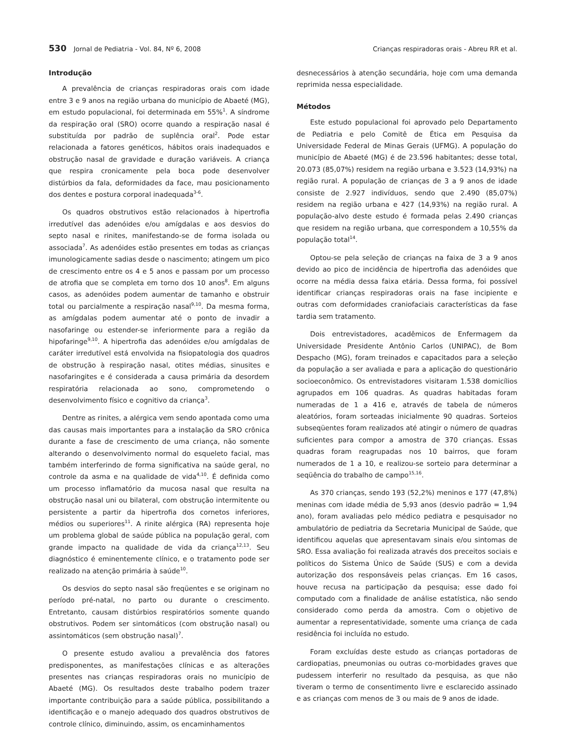530 Jornal de Pediatria - Vol. 84, Nº 6, 2008 Crianças respiradoras orais - Abreu RR et al.
Introdução
A prevalência de crianças respiradoras orais com idade entre 3 e 9 anos na região urbana do município de Abaeté (MG), em estudo populacional, foi determinada em 55%<sup>1</sup>. A síndrome da respiração oral (SRO) ocorre quando a respiração nasal é substituída por padrão de suplência oral<sup>2</sup>. Pode estar relacionada a fatores genéticos, hábitos orais inadequados e obstrução nasal de gravidade e duração variáveis. A criança que respira cronicamente pela boca pode desenvolver distúrbios da fala, deformidades da face, mau posicionamento dos dentes e postura corporal inadequada<sup>3-6</sup>.
Os quadros obstrutivos estão relacionados à hipertrofia irredutível das adenóides e/ou amígdalas e aos desvios do septo nasal e rinites, manifestando-se de forma isolada ou associada<sup>7</sup>. As adenóides estão presentes em todas as crianças imunologicamente sadias desde o nascimento; atingem um pico de crescimento entre os 4 e 5 anos e passam por um processo de atrofia que se completa em torno dos 10 anos<sup>8</sup>. Em alguns casos, as adenóides podem aumentar de tamanho e obstruir total ou parcialmente a respiração nasal<sup>9,10</sup>. Da mesma forma, as amígdalas podem aumentar até o ponto de invadir a nasofaringe ou estender-se inferiormente para a região da hipofaringe<sup>9,10</sup>. A hipertrofia das adenóides e/ou amígdalas de caráter irredutível está envolvida na fisiopatologia dos quadros de obstrução à respiração nasal, otites médias, sinusites e nasofaringites e é considerada a causa primária da desordem respiratória relacionada ao sono, comprometendo o desenvolvimento físico e cognitivo da criança<sup>3</sup>.
Dentre as rinites, a alérgica vem sendo apontada como uma das causas mais importantes para a instalação da SRO crônica durante a fase de crescimento de uma criança, não somente alterando o desenvolvimento normal do esqueleto facial, mas também interferindo de forma significativa na saúde geral, no controle da asma e na qualidade de vida<sup>4,10</sup>. É definida como um processo inflamatório da mucosa nasal que resulta na obstrução nasal uni ou bilateral, com obstrução intermitente ou persistente a partir da hipertrofia dos cornetos inferiores, médios ou superiores<sup>11</sup>. A rinite alérgica (RA) representa hoje um problema global de saúde pública na população geral, com grande impacto na qualidade de vida da criança<sup>12,13</sup>. Seu diagnóstico é eminentemente clínico, e o tratamento pode ser realizado na atenção primária à saúde<sup>10</sup>.
Os desvios do septo nasal são freqüentes e se originam no período pré-natal, no parto ou durante o crescimento. Entretanto, causam distúrbios respiratórios somente quando obstrutivos. Podem ser sintomáticos (com obstrução nasal) ou assintomáticos (sem obstrução nasal)<sup>7</sup>.
O presente estudo avaliou a prevalência dos fatores predisponentes, as manifestações clínicas e as alterações presentes nas crianças respiradoras orais no município de Abaeté (MG). Os resultados deste trabalho podem trazer importante contribuição para a saúde pública, possibilitando a identificação e o manejo adequado dos quadros obstrutivos de controle clínico, diminuindo, assim, os encaminhamentos
desnecessários à atenção secundária, hoje com uma demanda reprimida nessa especialidade.
Métodos
Este estudo populacional foi aprovado pelo Departamento de Pediatria e pelo Comitê de Ética em Pesquisa da Universidade Federal de Minas Gerais (UFMG). A população do município de Abaeté (MG) é de 23.596 habitantes; desse total, 20.073 (85,07%) residem na região urbana e 3.523 (14,93%) na região rural. A população de crianças de 3 a 9 anos de idade consiste de 2.927 indivíduos, sendo que 2.490 (85,07%) residem na região urbana e 427 (14,93%) na região rural. A população-alvo deste estudo é formada pelas 2.490 crianças que residem na região urbana, que correspondem a 10,55% da população total<sup>14</sup>.
Optou-se pela seleção de crianças na faixa de 3 a 9 anos devido ao pico de incidência de hipertrofia das adenóides que ocorre na média dessa faixa etária. Dessa forma, foi possível identificar crianças respiradoras orais na fase incipiente e outras com deformidades craniofaciais características da fase tardia sem tratamento.
Dois entrevistadores, acadêmicos de Enfermagem da Universidade Presidente Antônio Carlos (UNIPAC), de Bom Despacho (MG), foram treinados e capacitados para a seleção da população a ser avaliada e para a aplicação do questionário socioeconômico. Os entrevistadores visitaram 1.538 domicílios agrupados em 106 quadras. As quadras habitadas foram numeradas de 1 a 416 e, através de tabela de números aleatórios, foram sorteadas inicialmente 90 quadras. Sorteios subseqüentes foram realizados até atingir o número de quadras suficientes para compor a amostra de 370 crianças. Essas quadras foram reagrupadas nos 10 bairros, que foram numerados de 1 a 10, e realizou-se sorteio para determinar a seqüência do trabalho de campo<sup>15,16</sup>.
As 370 crianças, sendo 193 (52,2%) meninos e 177 (47,8%) meninas com idade média de 5,93 anos (desvio padrão = 1,94 ano), foram avaliadas pelo médico pediatra e pesquisador no ambulatório de pediatria da Secretaria Municipal de Saúde, que identificou aquelas que apresentavam sinais e/ou sintomas de SRO. Essa avaliação foi realizada através dos preceitos sociais e políticos do Sistema Único de Saúde (SUS) e com a devida autorização dos responsáveis pelas crianças. Em 16 casos, houve recusa na participação da pesquisa; esse dado foi computado com a finalidade de análise estatística, não sendo considerado como perda da amostra. Com o objetivo de aumentar a representatividade, somente uma criança de cada residência foi incluída no estudo.
Foram excluídas deste estudo as crianças portadoras de cardiopatias, pneumonias ou outras co-morbidades graves que pudessem interferir no resultado da pesquisa, as que não tiveram o termo de consentimento livre e esclarecido assinado e as crianças com menos de 3 ou mais de 9 anos de idade.